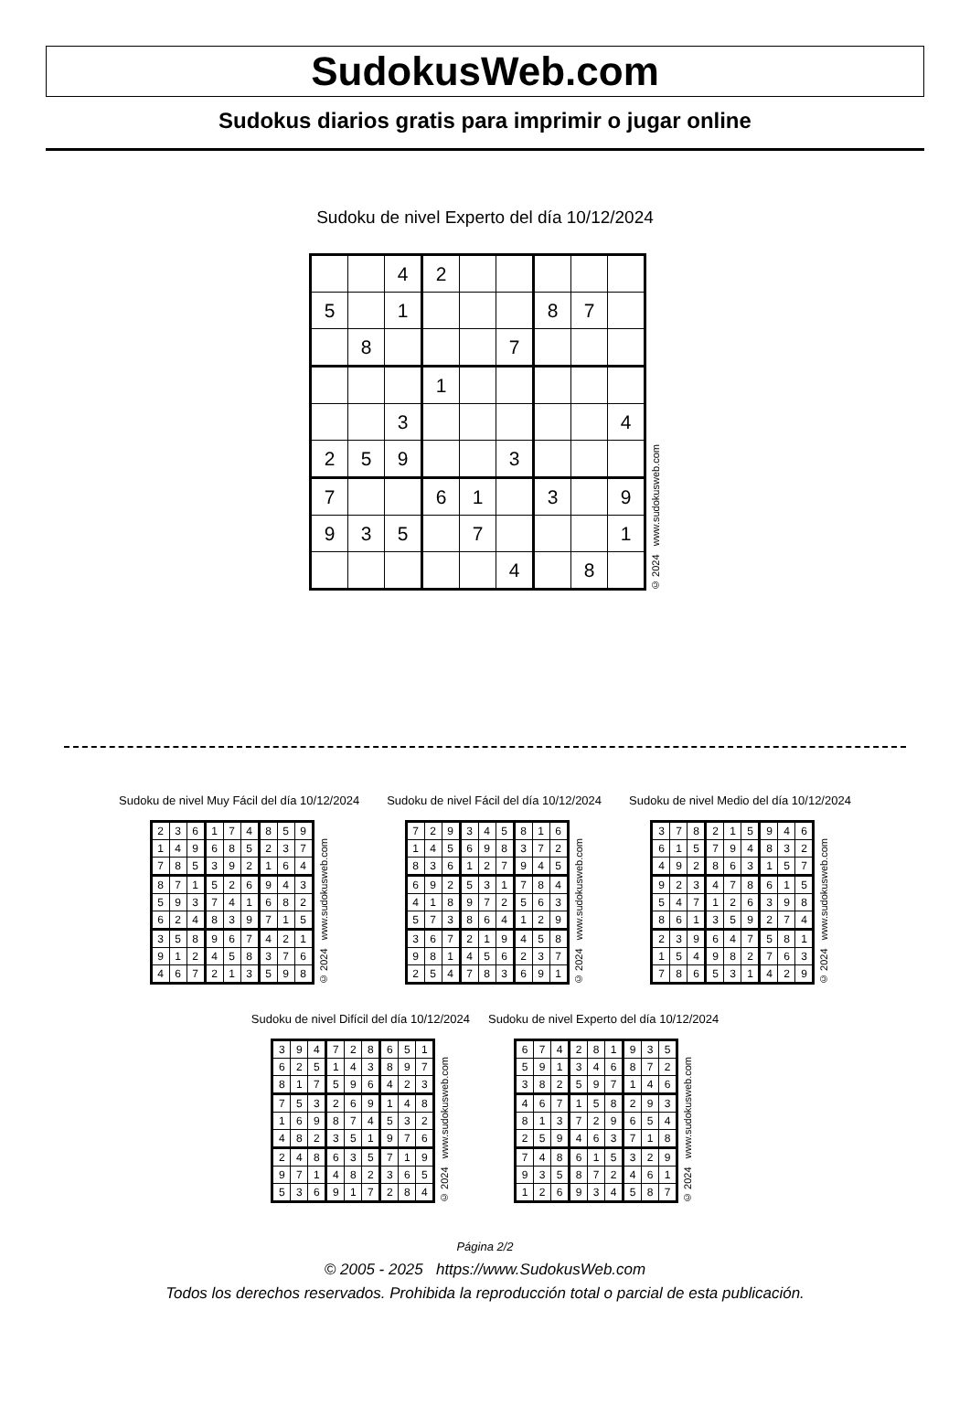SudokusWeb.com
Sudokus diarios gratis para imprimir o jugar online
Sudoku de nivel Experto del día 10/12/2024
| | | 4 | 2 | | | | | |
| 5 | | 1 | | | | 8 | 7 | |
| | 8 | | | | 7 | | | |
| | | | 1 | | | | | |
| | | 3 | | | | | | 4 |
| 2 | 5 | 9 | | | 3 | | | |
| 7 | | | 6 | 1 | | 3 | | 9 |
| 9 | 3 | 5 | | 7 | | | | 1 |
| | | | | | 4 | | 8 | |
© 2024 www.sudokusweb.com
Sudoku de nivel Muy Fácil del día 10/12/2024
| 2 | 3 | 6 | 1 | 7 | 4 | 8 | 5 | 9 |
| 1 | 4 | 9 | 6 | 8 | 5 | 2 | 3 | 7 |
| 7 | 8 | 5 | 3 | 9 | 2 | 1 | 6 | 4 |
| 8 | 7 | 1 | 5 | 2 | 6 | 9 | 4 | 3 |
| 5 | 9 | 3 | 7 | 4 | 1 | 6 | 8 | 2 |
| 6 | 2 | 4 | 8 | 3 | 9 | 7 | 1 | 5 |
| 3 | 5 | 8 | 9 | 6 | 7 | 4 | 2 | 1 |
| 9 | 1 | 2 | 4 | 5 | 8 | 3 | 7 | 6 |
| 4 | 6 | 7 | 2 | 1 | 3 | 5 | 9 | 8 |
© 2024 www.sudokusweb.com
Sudoku de nivel Fácil del día 10/12/2024
| 7 | 2 | 9 | 3 | 4 | 5 | 8 | 1 | 6 |
| 1 | 4 | 5 | 6 | 9 | 8 | 3 | 7 | 2 |
| 8 | 3 | 6 | 1 | 2 | 7 | 9 | 4 | 5 |
| 6 | 9 | 2 | 5 | 3 | 1 | 7 | 8 | 4 |
| 4 | 1 | 8 | 9 | 7 | 2 | 5 | 6 | 3 |
| 5 | 7 | 3 | 8 | 6 | 4 | 1 | 2 | 9 |
| 3 | 6 | 7 | 2 | 1 | 9 | 4 | 5 | 8 |
| 9 | 8 | 1 | 4 | 5 | 6 | 2 | 3 | 7 |
| 2 | 5 | 4 | 7 | 8 | 3 | 6 | 9 | 1 |
© 2024 www.sudokusweb.com
Sudoku de nivel Medio del día 10/12/2024
| 3 | 7 | 8 | 2 | 1 | 5 | 9 | 4 | 6 |
| 6 | 1 | 5 | 7 | 9 | 4 | 8 | 3 | 2 |
| 4 | 9 | 2 | 8 | 6 | 3 | 1 | 5 | 7 |
| 9 | 2 | 3 | 4 | 7 | 8 | 6 | 1 | 5 |
| 5 | 4 | 7 | 1 | 2 | 6 | 3 | 9 | 8 |
| 8 | 6 | 1 | 3 | 5 | 9 | 2 | 7 | 4 |
| 2 | 3 | 9 | 6 | 4 | 7 | 5 | 8 | 1 |
| 1 | 5 | 4 | 9 | 8 | 2 | 7 | 6 | 3 |
| 7 | 8 | 6 | 5 | 3 | 1 | 4 | 2 | 9 |
© 2024 www.sudokusweb.com
Sudoku de nivel Difícil del día 10/12/2024
| 3 | 9 | 4 | 7 | 2 | 8 | 6 | 5 | 1 |
| 6 | 2 | 5 | 1 | 4 | 3 | 8 | 9 | 7 |
| 8 | 1 | 7 | 5 | 9 | 6 | 4 | 2 | 3 |
| 7 | 5 | 3 | 2 | 6 | 9 | 1 | 4 | 8 |
| 1 | 6 | 9 | 8 | 7 | 4 | 5 | 3 | 2 |
| 4 | 8 | 2 | 3 | 5 | 1 | 9 | 7 | 6 |
| 2 | 4 | 8 | 6 | 3 | 5 | 7 | 1 | 9 |
| 9 | 7 | 1 | 4 | 8 | 2 | 3 | 6 | 5 |
| 5 | 3 | 6 | 9 | 1 | 7 | 2 | 8 | 4 |
© 2024 www.sudokusweb.com
Sudoku de nivel Experto del día 10/12/2024
| 6 | 7 | 4 | 2 | 8 | 1 | 9 | 3 | 5 |
| 5 | 9 | 1 | 3 | 4 | 6 | 8 | 7 | 2 |
| 3 | 8 | 2 | 5 | 9 | 7 | 1 | 4 | 6 |
| 4 | 6 | 7 | 1 | 5 | 8 | 2 | 9 | 3 |
| 8 | 1 | 3 | 7 | 2 | 9 | 6 | 5 | 4 |
| 2 | 5 | 9 | 4 | 6 | 3 | 7 | 1 | 8 |
| 7 | 4 | 8 | 6 | 1 | 5 | 3 | 2 | 9 |
| 9 | 3 | 5 | 8 | 7 | 2 | 4 | 6 | 1 |
| 1 | 2 | 6 | 9 | 3 | 4 | 5 | 8 | 7 |
© 2024 www.sudokusweb.com
Página 2/2
© 2005 - 2025 https://www.SudokusWeb.com
Todos los derechos reservados. Prohibida la reproducción total o parcial de esta publicación.